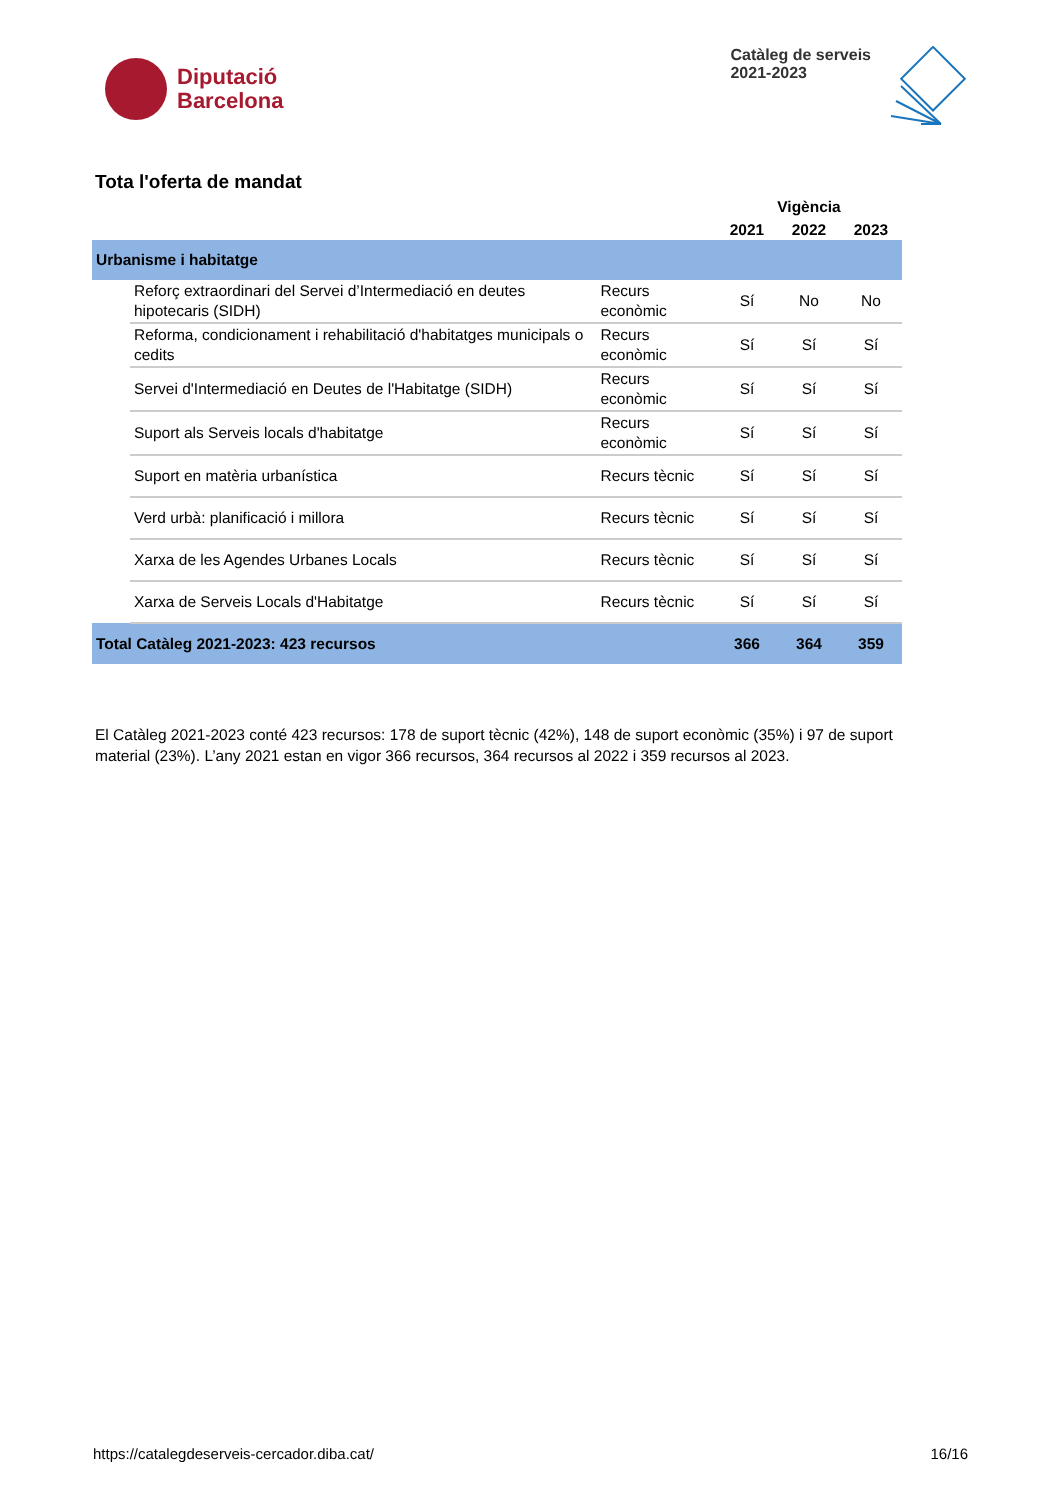Diputació
Barcelona
Catàleg de serveis
2021-2023
Tota l'oferta de mandat
| | | | Vigència | | |
| --- | --- | --- | --- | --- | --- |
| | | | 2021 | 2022 | 2023 |
| Urbanisme i habitatge | | | | | |
| | Reforç extraordinari del Servei d’Intermediació en deutes hipotecaris (SIDH) | Recurs econòmic | Sí | No | No |
| | Reforma, condicionament i rehabilitació d'habitatges municipals o cedits | Recurs econòmic | Sí | Sí | Sí |
| | Servei d'Intermediació en Deutes de l'Habitatge (SIDH) | Recurs econòmic | Sí | Sí | Sí |
| | Suport als Serveis locals d'habitatge | Recurs econòmic | Sí | Sí | Sí |
| | Suport en matèria urbanística | Recurs tècnic | Sí | Sí | Sí |
| | Verd urbà: planificació i millora | Recurs tècnic | Sí | Sí | Sí |
| | Xarxa de les Agendes Urbanes Locals | Recurs tècnic | Sí | Sí | Sí |
| | Xarxa de Serveis Locals d'Habitatge | Recurs tècnic | Sí | Sí | Sí |
| Total Catàleg 2021-2023: 423 recursos | | | 366 | 364 | 359 |
El Catàleg 2021-2023 conté 423 recursos: 178 de suport tècnic (42%), 148 de suport econòmic (35%) i 97 de suport material (23%). L’any 2021 estan en vigor 366 recursos, 364 recursos al 2022 i 359 recursos al 2023.
https://catalegdeserveis-cercador.diba.cat/ 16/16